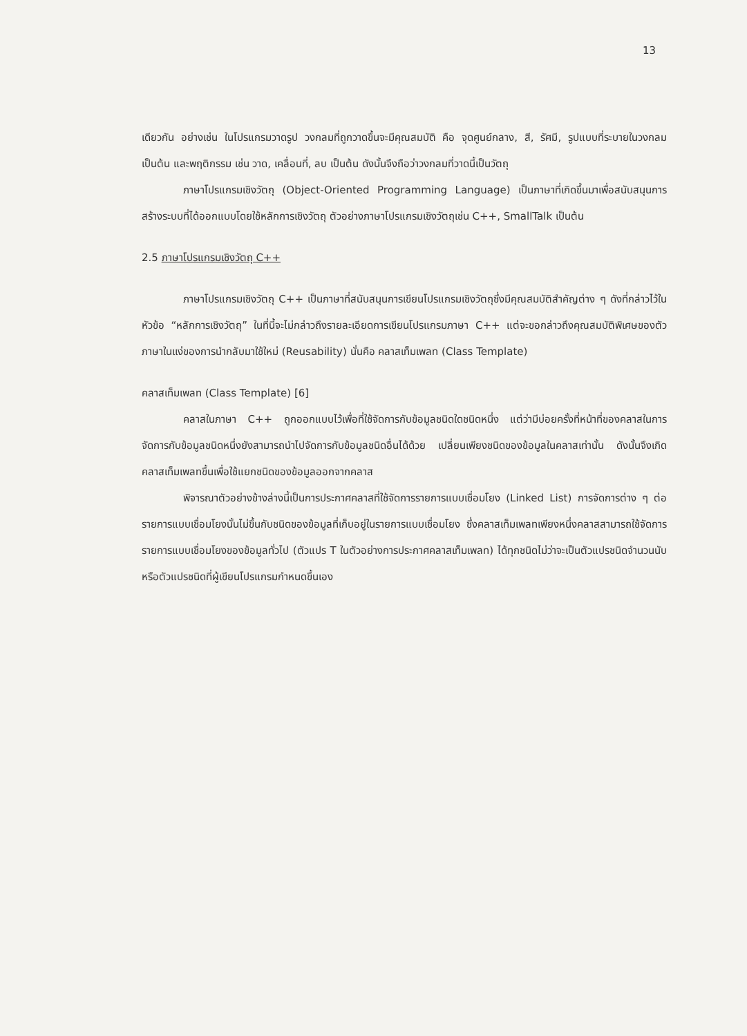13
เดียวกัน อย่างเช่น ในโปรแกรมวาดรูป วงกลมที่ถูกวาดขึ้นจะมีคุณสมบัติ คือ จุดศูนย์กลาง, สี, รัศมี, รูปแบบที่ระบายในวงกลม เป็นต้น และพฤติกรรม เช่น วาด, เคลื่อนที่, ลบ เป็นต้น ดังนั้นจึงถือว่าวงกลมที่วาดนี้เป็นวัตถุ
ภาษาโปรแกรมเชิงวัตถุ (Object-Oriented Programming Language) เป็นภาษาที่เกิดขึ้นมาเพื่อสนับสนุนการสร้างระบบที่ได้ออกแบบโดยใช้หลักการเชิงวัตถุ ตัวอย่างภาษาโปรแกรมเชิงวัตถุเช่น C++, SmallTalk เป็นต้น
2.5 ภาษาโปรแกรมเชิงวัตถุ C++
ภาษาโปรแกรมเชิงวัตถุ C++ เป็นภาษาที่สนับสนุนการเขียนโปรแกรมเชิงวัตถุซึ่งมีคุณสมบัติสำคัญต่าง ๆ ดังที่กล่าวไว้ในหัวข้อ “หลักการเชิงวัตถุ” ในที่นี้จะไม่กล่าวถึงรายละเอียดการเขียนโปรแกรมภาษา C++ แต่จะขอกล่าวถึงคุณสมบัติพิเศษของตัวภาษาในแง่ของการนำกลับมาใช้ใหม่ (Reusability) นั่นคือ คลาสเท็มเพลท (Class Template)
คลาสเท็มเพลท (Class Template) [6]
คลาสในภาษา C++ ถูกออกแบบไว้เพื่อที่ใช้จัดการกับข้อมูลชนิดใดชนิดหนึ่ง แต่ว่ามีบ่อยครั้งที่หน้าที่ของคลาสในการจัดการกับข้อมูลชนิดหนึ่งยังสามารถนำไปจัดการกับข้อมูลชนิดอื่นได้ด้วย เปลี่ยนเพียงชนิดของข้อมูลในคลาสเท่านั้น ดังนั้นจึงเกิดคลาสเท็มเพลทขึ้นเพื่อใช้แยกชนิดของข้อมูลออกจากคลาส
พิจารณาตัวอย่างข้างล่างนี้เป็นการประกาศคลาสที่ใช้จัดการรายการแบบเชื่อมโยง (Linked List) การจัดการต่าง ๆ ต่อรายการแบบเชื่อมโยงนั้นไม่ขึ้นกับชนิดของข้อมูลที่เก็บอยู่ในรายการแบบเชื่อมโยง ซึ่งคลาสเท็มเพลทเพียงหนึ่งคลาสสามารถใช้จัดการรายการแบบเชื่อมโยงของข้อมูลทั่วไป (ตัวแปร T ในตัวอย่างการประกาศคลาสเท็มเพลท) ได้ทุกชนิดไม่ว่าจะเป็นตัวแปรชนิดจำนวนนับ หรือตัวแปรชนิดที่ผู้เขียนโปรแกรมกำหนดขึ้นเอง